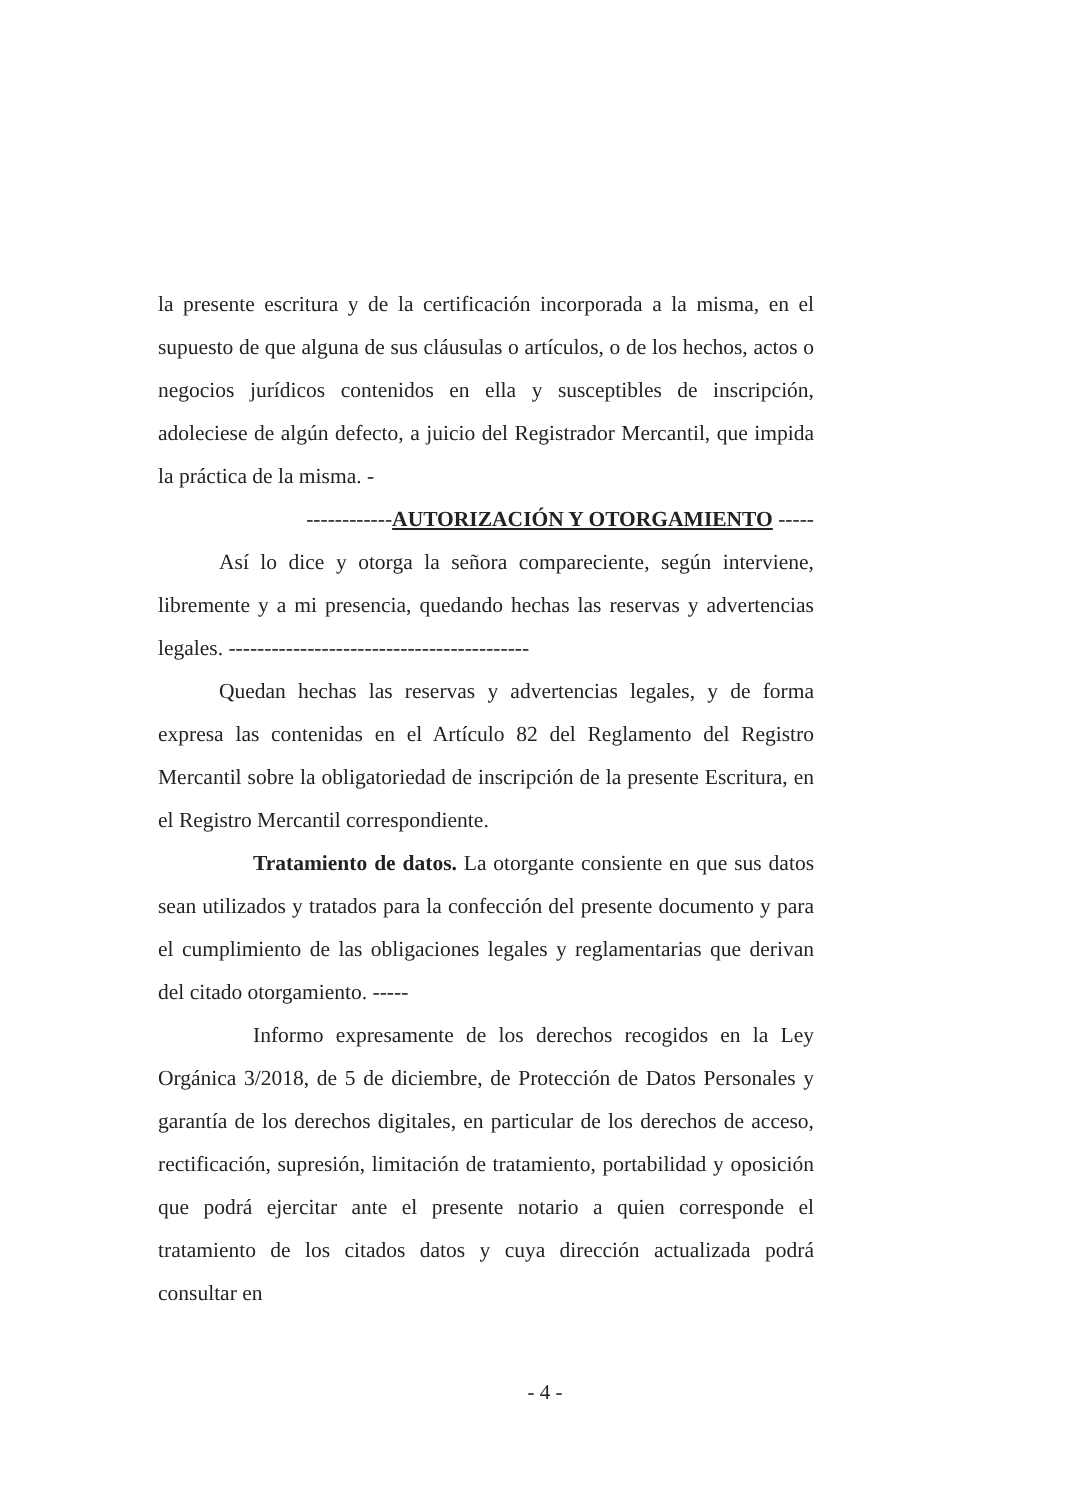la presente escritura y de la certificación incorporada a la misma, en el supuesto de que alguna de sus cláusulas o artículos, o de los hechos, actos o negocios jurídicos contenidos en ella y susceptibles de inscripción, adoleciese de algún defecto, a juicio del Registrador Mercantil, que impida la práctica de la misma. -
------------AUTORIZACIÓN Y OTORGAMIENTO -----
Así lo dice y otorga la señora compareciente, según interviene, libremente y a mi presencia, quedando hechas las reservas y advertencias legales. ------------------------------------------
Quedan hechas las reservas y advertencias legales, y de forma expresa las contenidas en el Artículo 82 del Reglamento del Registro Mercantil sobre la obligatoriedad de inscripción de la presente Escritura, en el Registro Mercantil correspondiente.
Tratamiento de datos. La otorgante consiente en que sus datos sean utilizados y tratados para la confección del presente documento y para el cumplimiento de las obligaciones legales y reglamentarias que derivan del citado otorgamiento. -----
Informo expresamente de los derechos recogidos en la Ley Orgánica 3/2018, de 5 de diciembre, de Protección de Datos Personales y garantía de los derechos digitales, en particular de los derechos de acceso, rectificación, supresión, limitación de tratamiento, portabilidad y oposición que podrá ejercitar ante el presente notario a quien corresponde el tratamiento de los citados datos y cuya dirección actualizada podrá consultar en
- 4 -